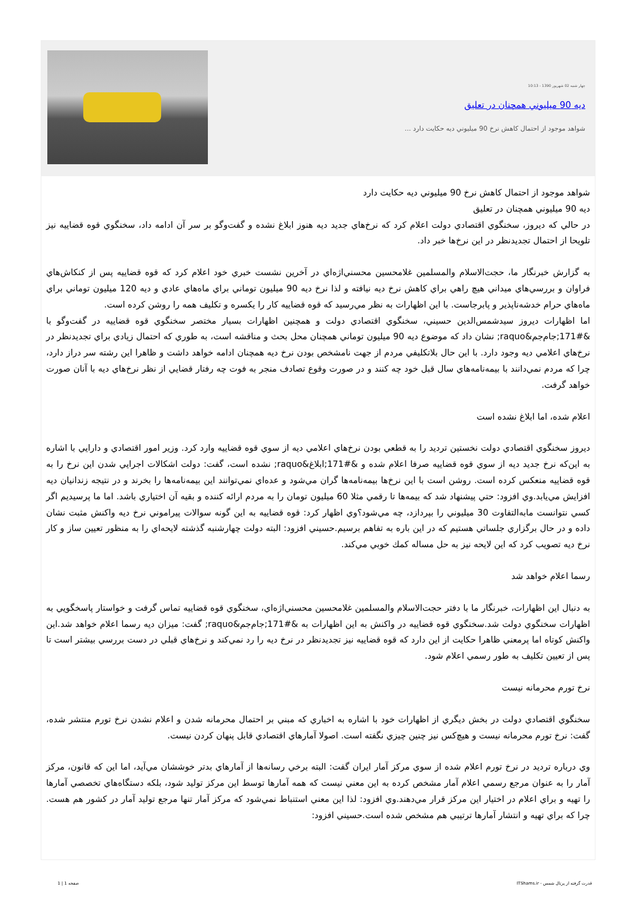چهار شنبه 02 شهريور 1390 - 10:13
ديه 90 ميليوني همچنان در تعليق
شواهد موجود از احتمال كاهش نرخ 90 ميليوني ديه حكايت دارد ...
شواهد موجود از احتمال كاهش نرخ 90 ميليوني ديه حكايت دارد
ديه 90 ميليوني همچنان در تعليق
در حالي كه ديروز، سخنگوي اقتصادي دولت اعلام كرد كه نرخ‌هاي جديد ديه هنوز ابلاغ نشده و گفت‌وگو بر سر آن ادامه داد، سخنگوي قوه قضاييه نيز تلويحا از احتمال تجديدنظر در اين نرخ‌ها خبر داد.
به گزارش خبرنگار ما، حجت‌الاسلام والمسلمين غلامحسين محسني‌اژه‌اي در آخرين نشست خبري خود اعلام كرد كه قوه قضاييه پس از كنكاش‌هاي فراوان و بررسي‌هاي ميداني هيچ راهي براي كاهش نرخ ديه نيافته و لذا نرخ ديه 90 ميليون توماني براي ماه‌هاي عادي و ديه 120 ميليون توماني براي ماه‌هاي حرام خدشه‌ناپذير و پابرجاست. با اين اظهارات به نظر مي‌رسيد كه قوه قضاييه كار را يكسره و تكليف همه را روشن كرده است.
اما اظهارات ديروز سيدشمس‌الدين حسيني، سخنگوي اقتصادي دولت و همچنين اظهارات بسيار مختصر سخنگوي قوه قضاييه در گفت‌وگو با &#171;جام‌جم&raquo; نشان داد كه موضوع ديه 90 ميليون توماني همچنان محل بحث و مناقشه است، به طوري كه احتمال زيادي براي تجديدنظر در نرخ‌هاي اعلامي ديه وجود دارد. با اين حال بلاتكليفي مردم از جهت نامشخص بودن نرخ ديه همچنان ادامه خواهد داشت و ظاهرا اين رشته سر دراز دارد، چرا كه مردم نمي‌دانند با بيمه‌نامه‌هاي سال قبل خود چه كنند و در صورت وقوع تصادف منجر به فوت چه رفتار قضايي از نظر نرخ‌هاي ديه با آنان صورت خواهد گرفت.
اعلام شده، اما ابلاغ نشده است
ديروز سخنگوي اقتصادي دولت نخستين ترديد را به قطعي بودن نرخ‌هاي اعلامي ديه از سوي قوه قضاييه وارد كرد. وزير امور اقتصادي و دارايي با اشاره به اين‌كه نرخ جديد ديه از سوي قوه قضاييه صرفا اعلام شده و &#171;ابلاغ&raquo; نشده است، گفت: دولت اشكالات اجرايي شدن اين نرخ را به قوه قضاييه منعكس كرده است. روشن است با اين نرخ‌ها بيمه‌نامه‌ها گران مي‌شود و عده‌اي نمي‌توانند اين بيمه‌نامه‌ها را بخرند و در نتيجه زندانيان ديه افزايش مي‌يابد.وي افزود: حتي پيشنهاد شد كه بيمه‌ها تا رقمي مثلا 60 ميليون تومان را به مردم ارائه كننده و بقيه آن اختياري باشد. اما ما پرسيديم اگر كسي نتوانست مابه‌التفاوت 30 ميليوني را بپردازد، چه مي‌شود؟وي اظهار كرد: قوه قضاييه به اين گونه سوالات پيراموني نرخ ديه واكنش مثبت نشان داده و در حال برگزاري جلساتي هستيم كه در اين باره به تفاهم برسيم.حسيني افزود: البته دولت چهارشنبه گذشته لايحه‌اي را به منظور تعيين ساز و كار نرخ ديه تصويب كرد كه اين لايحه نيز به حل مساله كمك خوبي مي‌كند.
رسما اعلام خواهد شد
به دنبال اين اظهارات، خبرنگار ما با دفتر حجت‌الاسلام والمسلمين غلامحسين محسني‌اژه‌اي، سخنگوي قوه قضاييه تماس گرفت و خواستار پاسخگويي به اظهارات سخنگوي دولت شد.سخنگوي قوه قضاييه در واكنش به اين اظهارات به &#171;جام‌جم&raquo; گفت: ميزان ديه رسما اعلام خواهد شد.اين واكنش كوتاه اما پرمعني ظاهرا حكايت از اين دارد كه قوه قضاييه نيز تجديدنظر در نرخ ديه را رد نمي‌كند و نرخ‌هاي قبلي در دست بررسي بيشتر است تا پس از تعيين تكليف به طور رسمي اعلام شود.
نرخ تورم محرمانه نيست
سخنگوي اقتصادي دولت در بخش ديگري از اظهارات خود با اشاره به اخباري كه مبني بر احتمال محرمانه شدن و اعلام نشدن نرخ تورم منتشر شده، گفت: نرخ تورم محرمانه نيست و هيچ‌كس نيز چنين چيزي نگفته است. اصولا آمارهاي اقتصادي قابل پنهان كردن نيست.
وي درباره ترديد در نرخ تورم اعلام شده از سوي مركز آمار ايران گفت: البته برخي رسانه‌ها از آمارهاي بدتر خوششان مي‌آيد، اما اين كه قانون، مركز آمار را به عنوان مرجع رسمي اعلام آمار مشخص كرده به اين معني نيست كه همه آمارها توسط اين مركز توليد شود، بلكه دستگاه‌هاي تخصصي آمارها را تهيه و براي اعلام در اختيار اين مركز قرار مي‌دهند.وي افزود: لذا اين معني استنباط نمي‌شود كه مركز آمار تنها مرجع توليد آمار در كشور هم هست. چرا كه براي تهيه و انتشار آمارها ترتيبي هم مشخص شده است.حسيني افزود:
قدرت گرفته از پرتال شمس - ITShams.ir صفحه 1 | 1